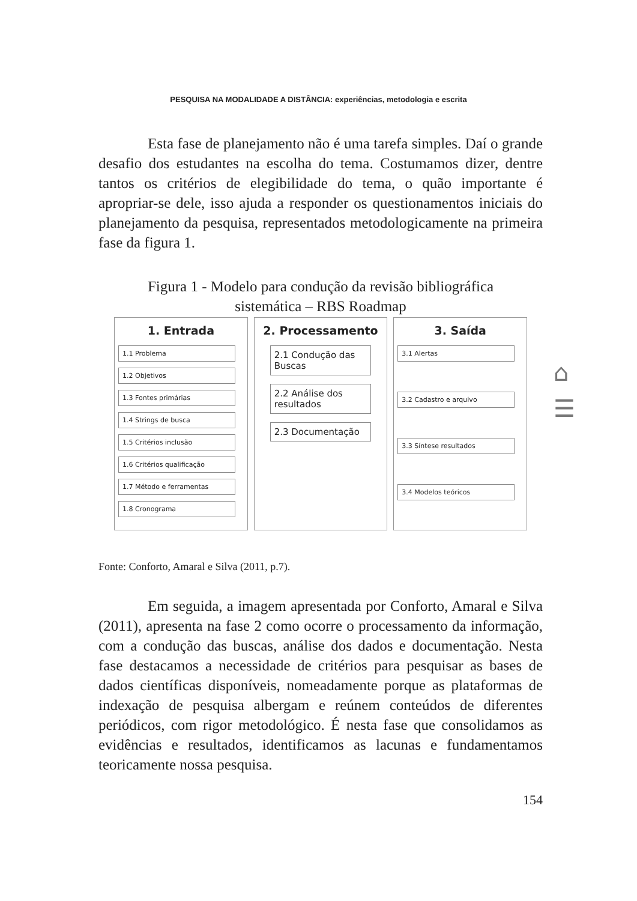PESQUISA NA MODALIDADE A DISTÂNCIA: experiências, metodologia e escrita
Esta fase de planejamento não é uma tarefa simples. Daí o grande desafio dos estudantes na escolha do tema. Costumamos dizer, dentre tantos os critérios de elegibilidade do tema, o quão importante é apropriar-se dele, isso ajuda a responder os questionamentos iniciais do planejamento da pesquisa, representados metodologicamente na primeira fase da figura 1.
Figura 1 - Modelo para condução da revisão bibliográfica
sistemática – RBS Roadmap
1. Entrada
1.1 Problema
1.2 Objetivos
1.3 Fontes primárias
1.4 Strings de busca
1.5 Critérios inclusão
1.6 Critérios qualificação
1.7 Método e ferramentas
1.8 Cronograma
2. Processamento
2.1 Condução das Buscas
2.2 Análise dos resultados
2.3 Documentação
3. Saída
3.1 Alertas
3.2 Cadastro e arquivo
3.3 Síntese resultados
3.4 Modelos teóricos
Fonte: Conforto, Amaral e Silva (2011, p.7).
Em seguida, a imagem apresentada por Conforto, Amaral e Silva (2011), apresenta na fase 2 como ocorre o processamento da informação, com a condução das buscas, análise dos dados e documentação. Nesta fase destacamos a necessidade de critérios para pesquisar as bases de dados científicas disponíveis, nomeadamente porque as plataformas de indexação de pesquisa albergam e reúnem conteúdos de diferentes periódicos, com rigor metodológico. É nesta fase que consolidamos as evidências e resultados, identificamos as lacunas e fundamentamos teoricamente nossa pesquisa.
154
⌂
☰